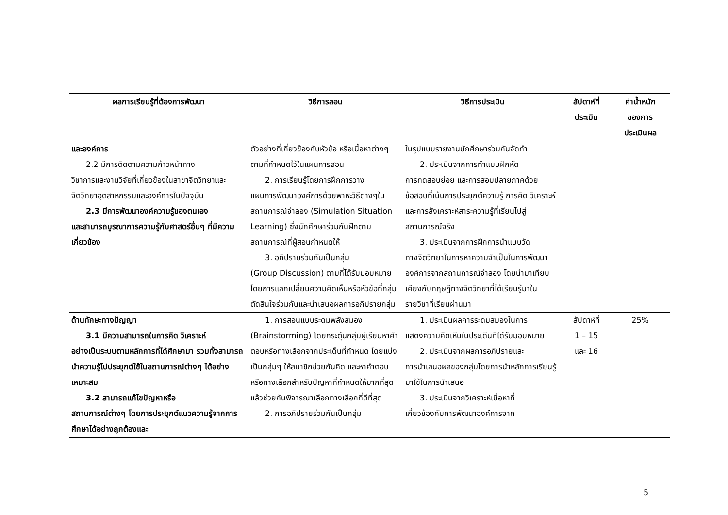| ผลการเรียนรู้ที่ต้องการพัฒนา | วิธีการสอน | วิธีการประเมิน | สัปดาห์ที่ ประเมิน | ค่าน้ำหนัก ของการ ประเมินผล |
| --- | --- | --- | --- | --- |
| และองค์การ 2.2 มีการติดตามความก้าวหน้าทาง วิชาการและงานวิจัยที่เกี่ยวข้องในสาขาจิตวิทยาและจิตวิทยาอุตสาหกรรมและองค์การในปัจจุบัน 2.3 มีการพัฒนาองค์ความรู้ของตนเอง และสามารถบูรณาการความรู้กับศาสตร์อื่นๆ ที่มีความเกี่ยวข้อง | ตัวอย่างที่เกี่ยวข้องกับหัวข้อ หรือเนื้อหาต่างๆ ตามที่กำหนดไว้ในแผนการสอน 2. การเรียนรู้โดยการฝึกการวาง แผนการพัฒนาองค์การด้วยพาหะวิธีต่างๆในสถานการณ์จำลอง (Simulation Situation Learning) ซึ่งนักศึกษาร่วมกันฝึกตามสถานการณ์ที่ผู้สอนกำหนดให้ 3. อภิปรายร่วมกันเป็นกลุ่ม (Group Discussion) ตามที่ได้รับมอบหมาย โดยการแลกเปลี่ยนความคิดเห็นหรือหัวข้อที่กลุ่มตัดสินใจร่วมกันและนำเสนอผลการอภิปรายกลุ่ม | ในรูปแบบรายงานนักศึกษาร่วมกันจัดทำ 2. ประเมินจากการทำแบบฝึกหัด การทดสอบย่อย และการสอบปลายภาคด้วยข้อสอบที่เน้นการประยุกต์ความรู้ การคิด วิเคราะห์ และการสังเคราะห์สาระความรู้ที่เรียนไปสู่สถานการณ์จริง 3. ประเมินจากการฝึกการนำแบบวัด ทางจิตวิทยาในการหาความจำเป็นในการพัฒนาองค์การจากสถานการณ์จำลอง โดยนำมาเทียบเคียงกับทฤษฎีทางจิตวิทยาที่ได้เรียนรู้มาในรายวิชาที่เรียนผ่านมา | | |
| ด้านทักษะทางปัญญา 3.1 มีความสามารถในการคิด วิเคราะห์ อย่างเป็นระบบตามหลักการที่ได้ศึกษามา รวมทั้งสามารถนำความรู้ไปประยุกต์ใช้ในสถานการณ์ต่างๆ ได้อย่างเหมาะสม 3.2 สามารถแก้ไขปัญหาหรือ สถานการณ์ต่างๆ โดยการประยุกต์แนวความรู้จากการศึกษาได้อย่างถูกต้องและ | 1. การสอนแบบระดมพลังสมอง (Brainstorming) โดยกระตุ้นกลุ่มผู้เรียนหาคำตอบหรือทางเลือกจากประเด็นที่กำหนด โดยแบ่งเป็นกลุ่มๆ ให้สมาชิกช่วยกันคิด และหาคำตอบหรือทางเลือกสำหรับปัญหาที่กำหนดให้มากที่สุด แล้วช่วยกันพิจารณาเลือกทางเลือกที่ดีที่สุด 2. การอภิปรายร่วมกันเป็นกลุ่ม | 1. ประเมินผลการระดมสมองในการ แสดงความคิดเห็นในประเด็นที่ได้รับมอบหมาย 2. ประเมินจากผลการอภิปรายและ การนำเสนอผลของกลุ่มโดยการนำหลักการเรียนรู้มาใช้ในการนำเสนอ 3. ประเมินจากวิเคราะห์เนื้อหาที่ เกี่ยวข้องกับการพัฒนาองค์การจาก | สัปดาห์ที่ 1 – 15 และ 16 | 25% |
5